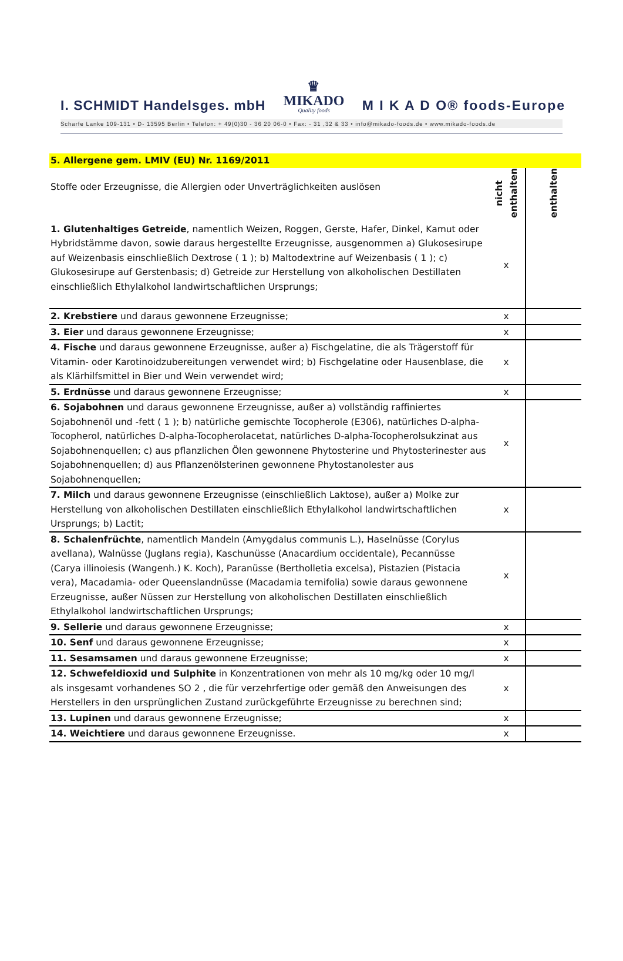I. SCHMIDT Handelsges. mbH ♛
MIKADO
Quality foods M I K A D O® foods-Europe
Scharfe Lanke 109-131 • D- 13595 Berlin • Telefon: + 49(0)30 - 36 20 06-0 • Fax: - 31 ,32 & 33 • info@mikado-foods.de • www.mikado-foods.de
| 5. Allergene gem. LMIV (EU) Nr. 1169/2011 | | |
| Stoffe oder Erzeugnisse, die Allergien oder Unverträglichkeiten auslösen | nicht enthalten | enthalten |
| 1. Glutenhaltiges Getreide , namentlich Weizen, Roggen, Gerste, Hafer, Dinkel, Kamut oder Hybridstämme davon, sowie daraus hergestellte Erzeugnisse, ausgenommen a) Glukosesirupe auf Weizenbasis einschließlich Dextrose ( 1 ); b) Maltodextrine auf Weizenbasis ( 1 ); c) Glukosesirupe auf Gerstenbasis; d) Getreide zur Herstellung von alkoholischen Destillaten einschließlich Ethylalkohol landwirtschaftlichen Ursprungs; | x | |
| 2. Krebstiere und daraus gewonnene Erzeugnisse; | x | |
| 3. Eier und daraus gewonnene Erzeugnisse; | x | |
| 4. Fische und daraus gewonnene Erzeugnisse, außer a) Fischgelatine, die als Trägerstoff für Vitamin- oder Karotinoidzubereitungen verwendet wird; b) Fischgelatine oder Hausenblase, die als Klärhilfsmittel in Bier und Wein verwendet wird; | x | |
| 5. Erdnüsse und daraus gewonnene Erzeugnisse; | x | |
| 6. Sojabohnen und daraus gewonnene Erzeugnisse, außer a) vollständig raffiniertes Sojabohnenöl und -fett ( 1 ); b) natürliche gemischte Tocopherole (E306), natürliches D-alpha-Tocopherol, natürliches D-alpha-Tocopherolacetat, natürliches D-alpha-Tocopherolsukzinat aus Sojabohnenquellen; c) aus pflanzlichen Ölen gewonnene Phytosterine und Phytosterinester aus Sojabohnenquellen; d) aus Pflanzenölsterinen gewonnene Phytostanolester aus Sojabohnenquellen; | x | |
| 7. Milch und daraus gewonnene Erzeugnisse (einschließlich Laktose), außer a) Molke zur Herstellung von alkoholischen Destillaten einschließlich Ethylalkohol landwirtschaftlichen Ursprungs; b) Lactit; | x | |
| 8. Schalenfrüchte , namentlich Mandeln (Amygdalus communis L.), Haselnüsse (Corylus avellana), Walnüsse (Juglans regia), Kaschunüsse (Anacardium occidentale), Pecannüsse (Carya illinoiesis (Wangenh.) K. Koch), Paranüsse (Bertholletia excelsa), Pistazien (Pistacia vera), Macadamia- oder Queenslandnüsse (Macadamia ternifolia) sowie daraus gewonnene Erzeugnisse, außer Nüssen zur Herstellung von alkoholischen Destillaten einschließlich Ethylalkohol landwirtschaftlichen Ursprungs; | x | |
| 9. Sellerie und daraus gewonnene Erzeugnisse; | x | |
| 10. Senf und daraus gewonnene Erzeugnisse; | x | |
| 11. Sesamsamen und daraus gewonnene Erzeugnisse; | x | |
| 12. Schwefeldioxid und Sulphite in Konzentrationen von mehr als 10 mg/kg oder 10 mg/l als insgesamt vorhandenes SO 2 , die für verzehrfertige oder gemäß den Anweisungen des Herstellers in den ursprünglichen Zustand zurückgeführte Erzeugnisse zu berechnen sind; | x | |
| 13. Lupinen und daraus gewonnene Erzeugnisse; | x | |
| 14. Weichtiere und daraus gewonnene Erzeugnisse. | x | |